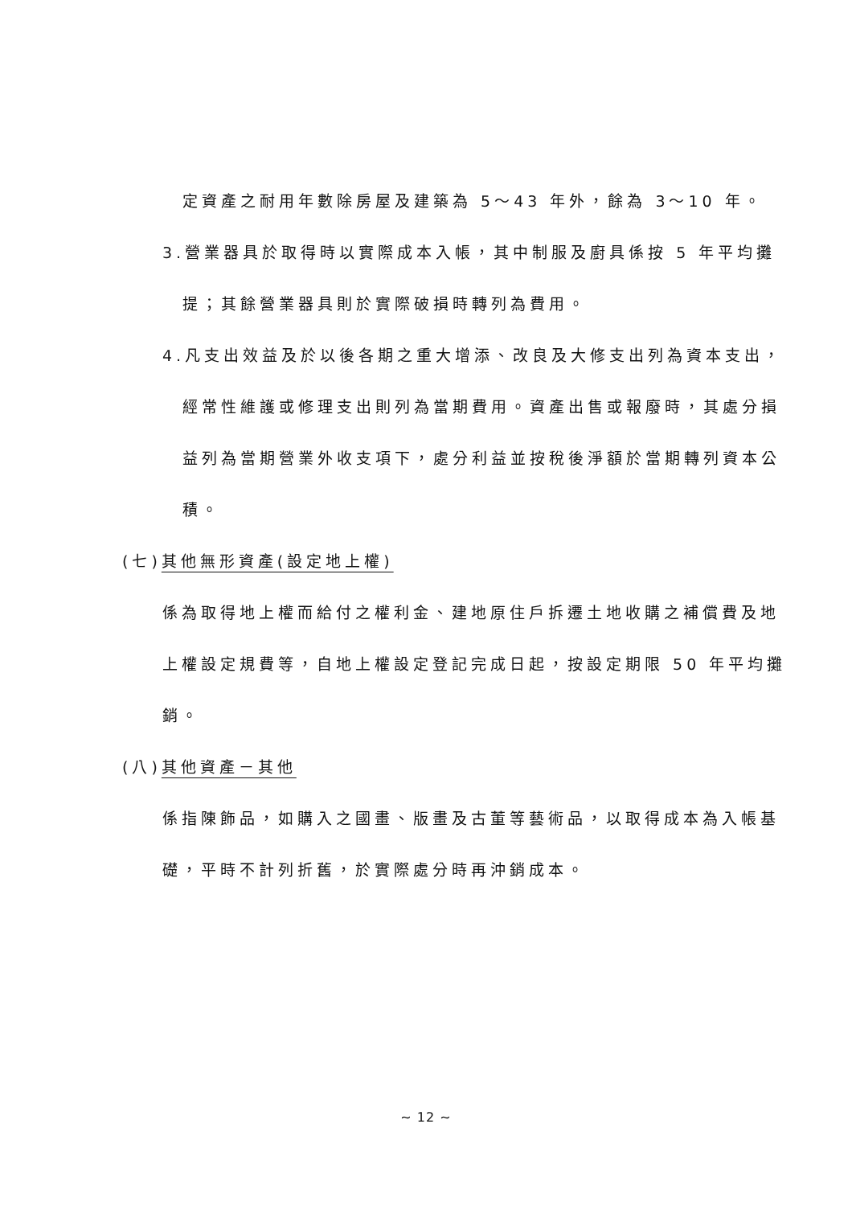定資產之耐用年數除房屋及建築為 5～43 年外，餘為 3～10 年。
3.營業器具於取得時以實際成本入帳，其中制服及廚具係按 5 年平均攤
提；其餘營業器具則於實際破損時轉列為費用。
4.凡支出效益及於以後各期之重大增添、改良及大修支出列為資本支出，
經常性維護或修理支出則列為當期費用。資產出售或報廢時，其處分損
益列為當期營業外收支項下，處分利益並按稅後淨額於當期轉列資本公
積。
(七)其他無形資產(設定地上權)
係為取得地上權而給付之權利金、建地原住戶拆遷土地收購之補償費及地
上權設定規費等，自地上權設定登記完成日起，按設定期限 50 年平均攤
銷。
(八)其他資產－其他
係指陳飾品，如購入之國畫、版畫及古董等藝術品，以取得成本為入帳基
礎，平時不計列折舊，於實際處分時再沖銷成本。
~ 12 ~